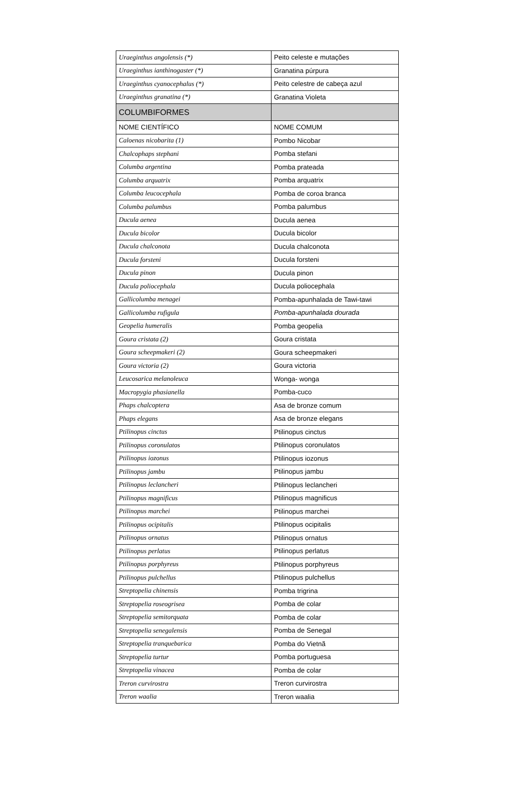| Uraeginthus angolensis (*) | Peito celeste e mutações |
| Uraeginthus ianthinogaster (*) | Granatina púrpura |
| Uraeginthus cyanocephalus (*) | Peito celestre de cabeça azul |
| Uraeginthus granatina (*) | Granatina Violeta |
| COLUMBIFORMES | |
| NOME CIENTÍFICO | NOME COMUM |
| Caloenas nicobarita (1) | Pombo Nicobar |
| Chalcophaps stephani | Pomba stefani |
| Columba argentina | Pomba prateada |
| Columba arquatrix | Pomba arquatrix |
| Columba leucocephala | Pomba de coroa branca |
| Columba palumbus | Pomba palumbus |
| Ducula aenea | Ducula aenea |
| Ducula bicolor | Ducula bicolor |
| Ducula chalconota | Ducula chalconota |
| Ducula forsteni | Ducula forsteni |
| Ducula pinon | Ducula pinon |
| Ducula poliocephala | Ducula poliocephala |
| Gallicolumba menagei | Pomba-apunhalada de Tawi-tawi |
| Gallicolumba rufigula | Pomba-apunhalada dourada |
| Geopelia humeralis | Pomba geopelia |
| Goura cristata (2) | Goura cristata |
| Goura scheepmakeri (2) | Goura scheepmakeri |
| Goura victoria (2) | Goura victoria |
| Leucosarica melanoleuca | Wonga- wonga |
| Macropygia phasianella | Pomba-cuco |
| Phaps chalcoptera | Asa de bronze comum |
| Phaps elegans | Asa de bronze elegans |
| Ptilinopus cinctus | Ptilinopus cinctus |
| Ptilinopus coronulatos | Ptilinopus coronulatos |
| Ptilinopus iozonus | Ptilinopus iozonus |
| Ptilinopus jambu | Ptilinopus jambu |
| Ptilinopus leclancheri | Ptilinopus leclancheri |
| Ptilinopus magnificus | Ptilinopus magnificus |
| Ptilinopus marchei | Ptilinopus marchei |
| Ptilinopus ocipitalis | Ptilinopus ocipitalis |
| Ptilinopus ornatus | Ptilinopus ornatus |
| Ptilinopus perlatus | Ptilinopus perlatus |
| Ptilinopus porphyreus | Ptilinopus porphyreus |
| Ptilinopus pulchellus | Ptilinopus pulchellus |
| Streptopelia chinensis | Pomba trigrina |
| Streptopelia roseogrisea | Pomba de colar |
| Streptopelia semitorquata | Pomba de colar |
| Streptopelia senegalensis | Pomba de Senegal |
| Streptopelia tranquebarica | Pomba do Vietnã |
| Streptopelia turtur | Pomba portuguesa |
| Streptopelia vinacea | Pomba de colar |
| Treron curvirostra | Treron curvirostra |
| Treron waalia | Treron waalia |